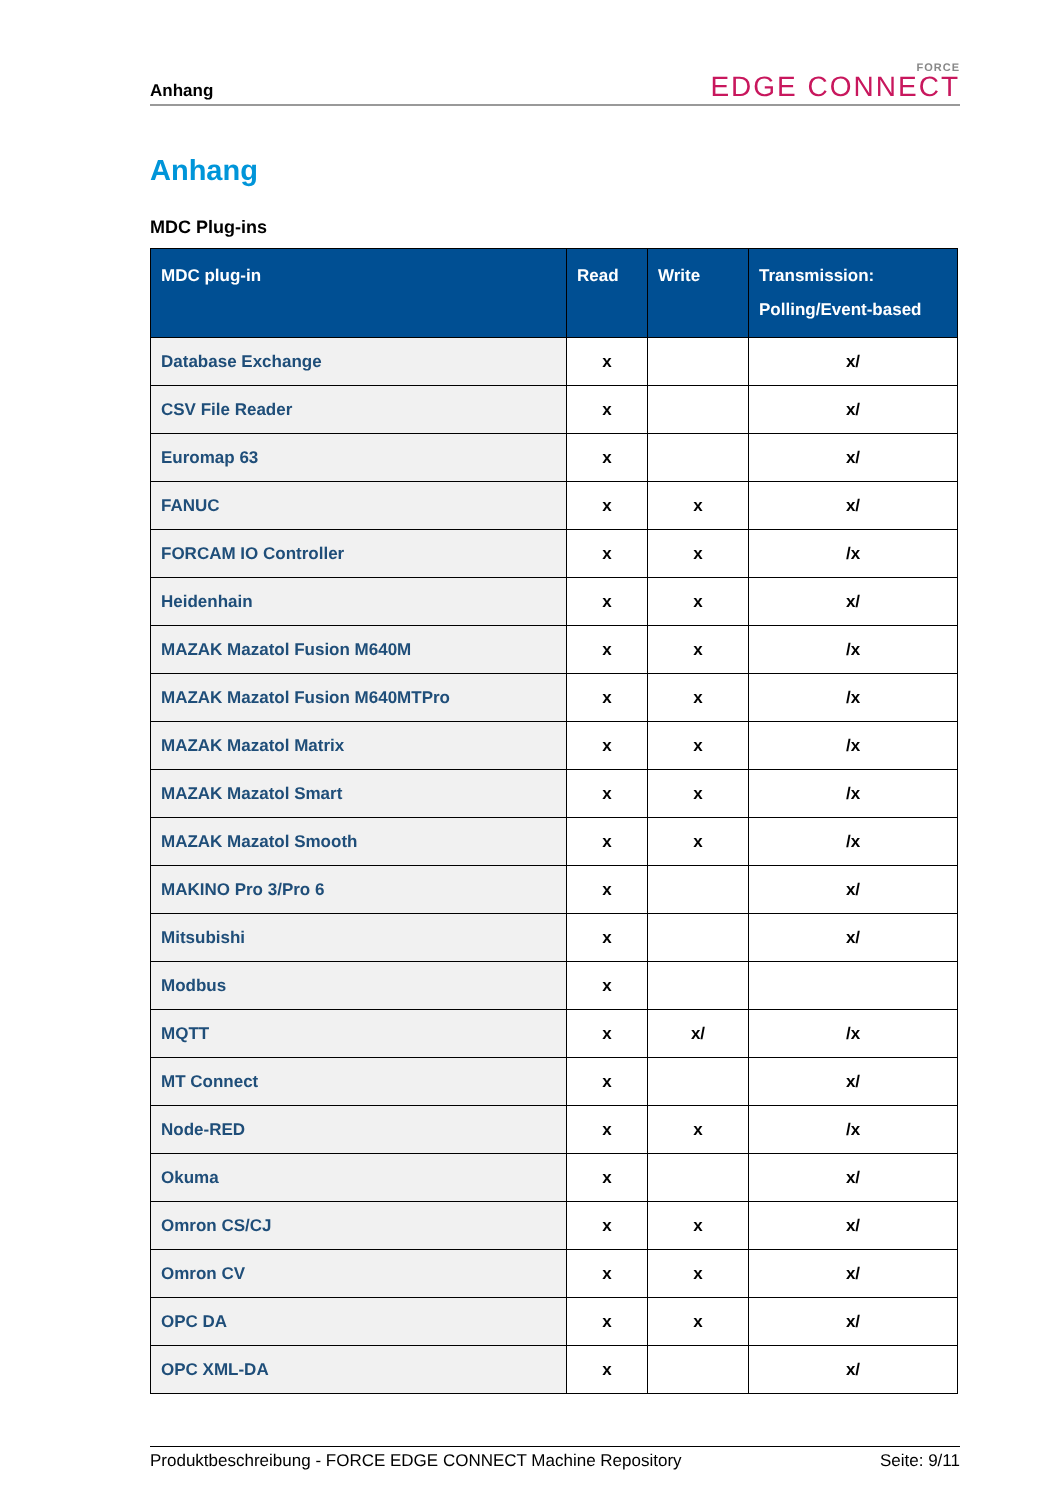Anhang
FORCE
EDGE CONNECT
Anhang
MDC Plug-ins
| MDC plug-in | Read | Write | Transmission: Polling/Event-based |
| --- | --- | --- | --- |
| Database Exchange | x | | x/ |
| CSV File Reader | x | | x/ |
| Euromap 63 | x | | x/ |
| FANUC | x | x | x/ |
| FORCAM IO Controller | x | x | /x |
| Heidenhain | x | x | x/ |
| MAZAK Mazatol Fusion M640M | x | x | /x |
| MAZAK Mazatol Fusion M640MTPro | x | x | /x |
| MAZAK Mazatol Matrix | x | x | /x |
| MAZAK Mazatol Smart | x | x | /x |
| MAZAK Mazatol Smooth | x | x | /x |
| MAKINO Pro 3/Pro 6 | x | | x/ |
| Mitsubishi | x | | x/ |
| Modbus | x | | |
| MQTT | x | x/ | /x |
| MT Connect | x | | x/ |
| Node-RED | x | x | /x |
| Okuma | x | | x/ |
| Omron CS/CJ | x | x | x/ |
| Omron CV | x | x | x/ |
| OPC DA | x | x | x/ |
| OPC XML-DA | x | | x/ |
Produktbeschreibung - FORCE EDGE CONNECT Machine Repository Seite: 9/11